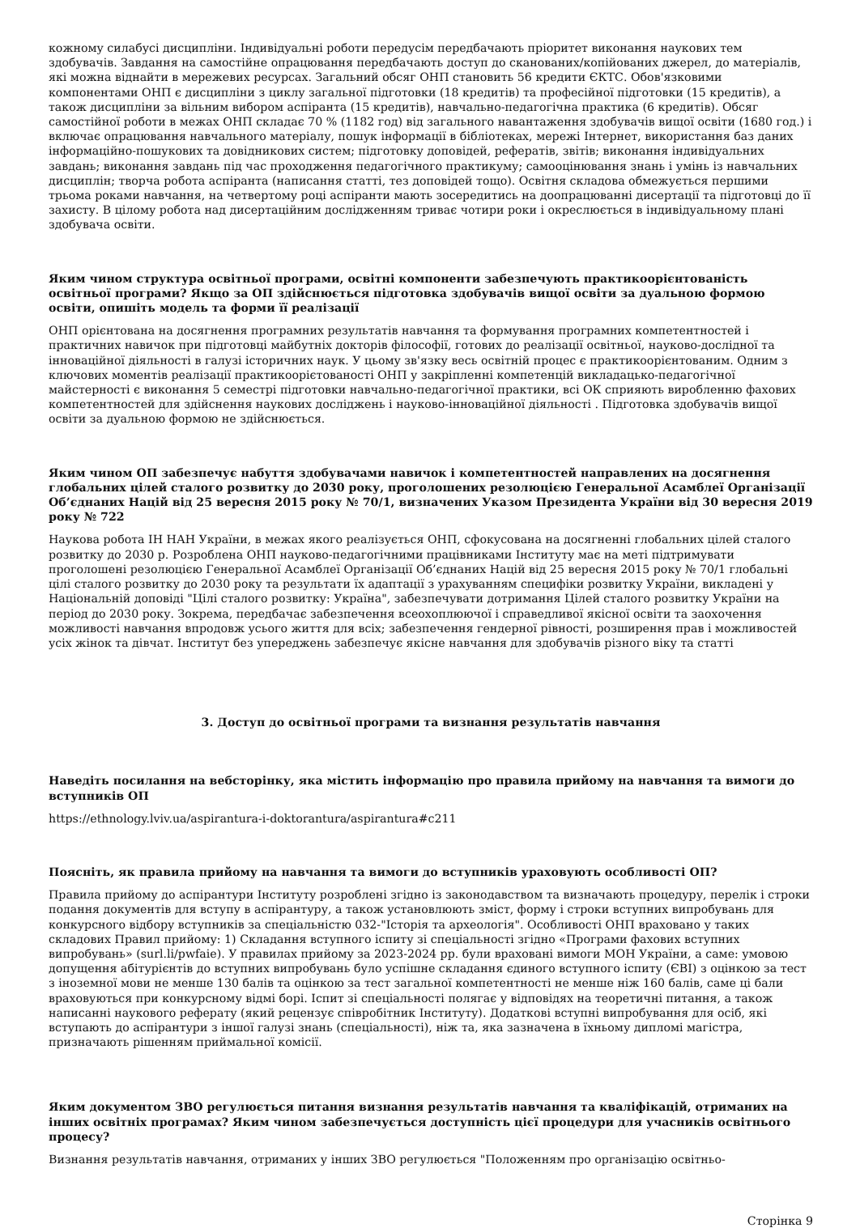кожному силабусі дисципліни. Індивідуальні роботи передусім передбачають пріоритет виконання наукових тем здобувачів. Завдання на самостійне опрацювання передбачають доступ до сканованих/копійованих джерел, до матеріалів, які можна віднайти в мережевих ресурсах. Загальний обсяг ОНП становить 56 кредити ЄКТС. Обов'язковими компонентами ОНП є дисципліни з циклу загальної підготовки (18 кредитів) та професійної підготовки (15 кредитів), а також дисципліни за вільним вибором аспіранта (15 кредитів), навчально-педагогічна практика (6 кредитів). Обсяг самостійної роботи в межах ОНП складає 70 % (1182 год) від загального навантаження здобувачів вищої освіти (1680 год.) і включає опрацювання навчального матеріалу, пошук інформації в бібліотеках, мережі Інтернет, використання баз даних інформаційно-пошукових та довідникових систем; підготовку доповідей, рефератів, звітів; виконання індивідуальних завдань; виконання завдань під час проходження педагогічного практикуму; самооцінювання знань і умінь із навчальних дисциплін; творча робота аспіранта (написання статті, тез доповідей тощо). Освітня складова обмежується першими трьома роками навчання, на четвертому році аспіранти мають зосередитись на доопрацюванні дисертації та підготовці до її захисту. В цілому робота над дисертаційним дослідженням триває чотири роки і окреслюється в індивідуальному плані здобувача освіти.
Яким чином структура освітньої програми, освітні компоненти забезпечують практикоорієнтованість освітньої програми? Якщо за ОП здійснюється підготовка здобувачів вищої освіти за дуальною формою освіти, опишіть модель та форми її реалізації
ОНП орієнтована на досягнення програмних результатів навчання та формування програмних компетентностей і практичних навичок при підготовці майбутніх докторів філософії, готових до реалізації освітньої, науково-дослідної та інноваційної діяльності в галузі історичних наук. У цьому зв'язку весь освітній процес є практикоорієнтованим. Одним з ключових моментів реалізації практикоорієтованості ОНП у закріпленні компетенцій викладацько-педагогічної майстерності є виконання 5 семестрі підготовки навчально-педагогічної практики, всі ОК сприяють виробленню фахових компетентностей для здійснення наукових досліджень і науково-інноваційної діяльності . Підготовка здобувачів вищої освіти за дуальною формою не здійснюється.
Яким чином ОП забезпечує набуття здобувачами навичок і компетентностей направлених на досягнення глобальних цілей сталого розвитку до 2030 року, проголошених резолюцією Генеральної Асамблеї Організації Об’єднаних Націй від 25 вересня 2015 року № 70/1, визначених Указом Президента України від 30 вересня 2019 року № 722
Наукова робота ІН НАН України, в межах якого реалізується ОНП, сфокусована на досягненні глобальних цілей сталого розвитку до 2030 р. Розроблена ОНП науково-педагогічними працівниками Інституту має на меті підтримувати проголошені резолюцією Генеральної Асамблеї Організації Об’єднаних Націй від 25 вересня 2015 року № 70/1 глобальні цілі сталого розвитку до 2030 року та результати їх адаптації з урахуванням специфіки розвитку України, викладені у Національній доповіді "Цілі сталого розвитку: Україна", забезпечувати дотримання Цілей сталого розвитку України на період до 2030 року. Зокрема, передбачає забезпечення всеохоплюючої і справедливої якісної освіти та заохочення можливості навчання впродовж усього життя для всіх; забезпечення гендерної рівності, розширення прав і можливостей усіх жінок та дівчат. Інститут без упереджень забезпечує якісне навчання для здобувачів різного віку та статті
3. Доступ до освітньої програми та визнання результатів навчання
Наведіть посилання на вебсторінку, яка містить інформацію про правила прийому на навчання та вимоги до вступників ОП
https://ethnology.lviv.ua/aspirantura-i-doktorantura/aspirantura#c211
Поясніть, як правила прийому на навчання та вимоги до вступників ураховують особливості ОП?
Правила прийому до аспірантури Інституту розроблені згідно із законодавством та визначають процедуру, перелік і строки подання документів для вступу в аспірантуру, а також установлюють зміст, форму і строки вступних випробувань для конкурсного відбору вступників за спеціальністю 032-"Історія та археологія". Особливості ОНП враховано у таких складових Правил прийому: 1) Складання вступного іспиту зі спеціальності згідно «Програми фахових вступних випробувань» (surl.li/pwfaie). У правилах прийому за 2023-2024 рр. були враховані вимоги МОН України, а саме: умовою допущення абітурієнтів до вступних випробувань було успішне складання єдиного вступного іспиту (ЄВІ) з оцінкою за тест з іноземної мови не менше 130 балів та оцінкою за тест загальної компетентності не менше ніж 160 балів, саме ці бали враховуються при конкурсному відмі борі. Іспит зі спеціальності полягає у відповідях на теоретичні питання, а також написанні наукового реферату (який рецензує співробітник Інституту). Додаткові вступні випробування для осіб, які вступають до аспірантури з іншої галузі знань (спеціальності), ніж та, яка зазначена в їхньому дипломі магістра, призначають рішенням приймальної комісії.
Яким документом ЗВО регулюється питання визнання результатів навчання та кваліфікацій, отриманих на інших освітніх програмах? Яким чином забезпечується доступність цієї процедури для учасників освітнього процесу?
Визнання результатів навчання, отриманих у інших ЗВО регулюється "Положенням про організацію освітньо-
Сторінка 9